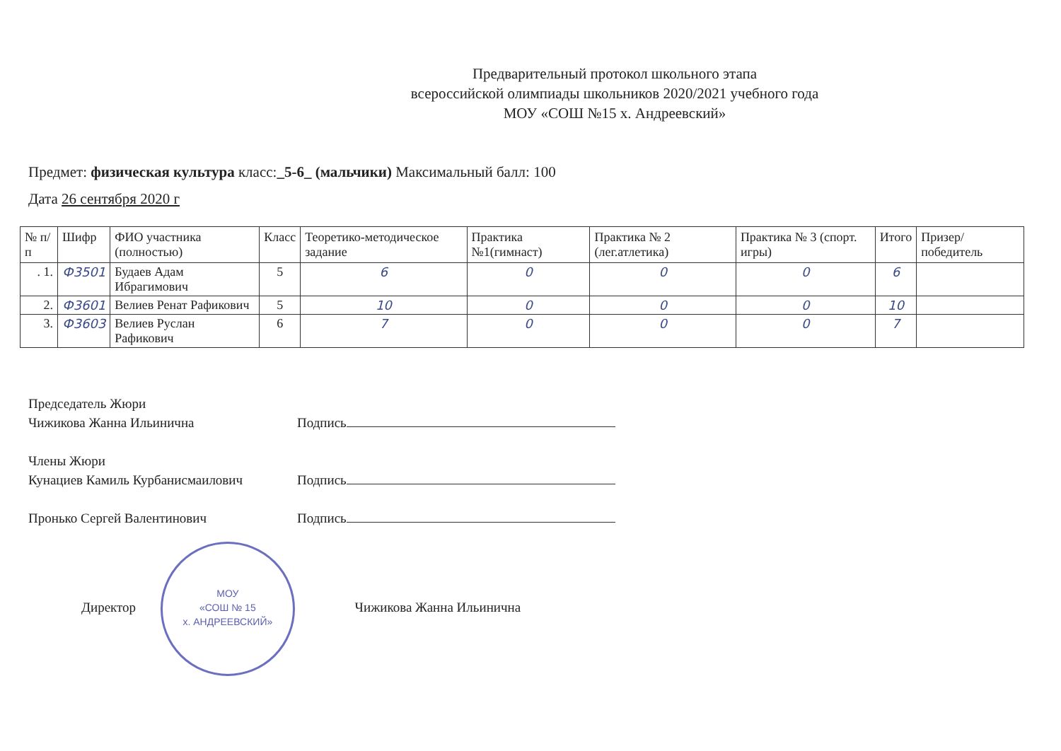Предварительный протокол школьного этапа
всероссийской олимпиады школьников 2020/2021 учебного года
МОУ «СОШ №15 х. Андреевский»
Предмет: физическая культура класс:_5-6_ (мальчики) Максимальный балл: 100
Дата 26 сентября 2020 г
| № п/п | Шифр | ФИО участника (полностью) | Класс | Теоретико-методическое задание | Практика №1(гимнаст) | Практика № 2 (лег.атлетика) | Практика № 3 (спорт. игры) | Итого | Призер/ победитель |
| --- | --- | --- | --- | --- | --- | --- | --- | --- | --- |
| . 1. | Ф3501 | Будаев Адам Ибрагимович | 5 | 6 | 0 | 0 | 0 | 6 | |
| 2. | Ф3601 | Велиев Ренат Рафикович | 5 | 10 | 0 | 0 | 0 | 10 | |
| 3. | Ф3603 | Велиев Руслан Рафикович | 6 | 7 | 0 | 0 | 0 | 7 | |
Председатель Жюри
Чижикова Жанна Ильинична Подпись
Члены Жюри
Кунациев Камиль Курбанисмаилович Подпись
Пронько Сергей Валентинович Подпись
Директор МОУ
«СОШ № 15
х. АНДРЕЕВСКИЙ» Чижикова Жанна Ильинична